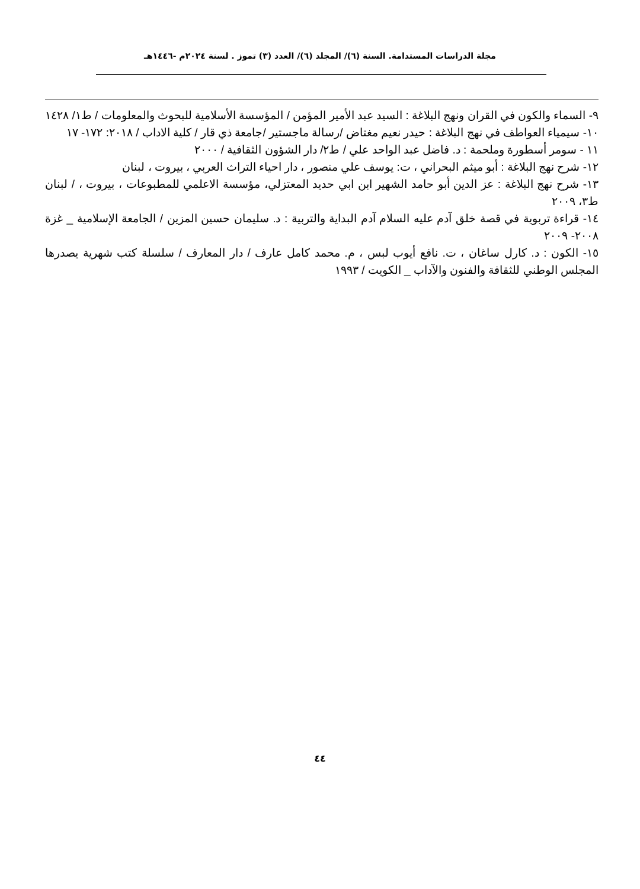مجلة الدراسات المستدامة. السنة (٦)/ المجلد (٦)/ العدد (٣) تموز . لسنة ٢٠٢٤م -١٤٤٦هـ
٩- السماء والكون في القران ونهج البلاغة : السيد عبد الأمير المؤمن / المؤسسة الأسلامية للبحوث والمعلومات / ط١/ ١٤٢٨
١٠- سيمياء العواطف في نهج البلاغة : حيدر نعيم مغتاض /رسالة ماجستير /جامعة ذي قار / كلية الاداب / ٢٠١٨: ١٧٢- ١٧
١١ - سومر أسطورة وملحمة : د. فاضل عبد الواحد علي / ط٢/ دار الشؤون الثقافية / ٢٠٠٠
١٢- شرح نهج البلاغة : أبو ميثم البحراني ، ت: يوسف علي منصور ، دار احياء التراث العربي ، بيروت ، لبنان
١٣- شرح نهج البلاغة : عز الدين أبو حامد الشهير ابن ابي حديد المعتزلي، مؤسسة الاعلمي للمطبوعات ، بيروت ، / لبنان ط٣، ٢٠٠٩
١٤- قراءة تربوية في قصة خلق آدم عليه السلام آدم البداية والتربية : د. سليمان حسين المزين / الجامعة الإسلامية _ غزة ٢٠٠٨- ٢٠٠٩
١٥- الكون : د. كارل ساغان ، ت. نافع أيوب لبس ، م. محمد كامل عارف / دار المعارف / سلسلة كتب شهرية يصدرها المجلس الوطني للثقافة والفنون والآداب _ الكويت / ١٩٩٣
٤٤